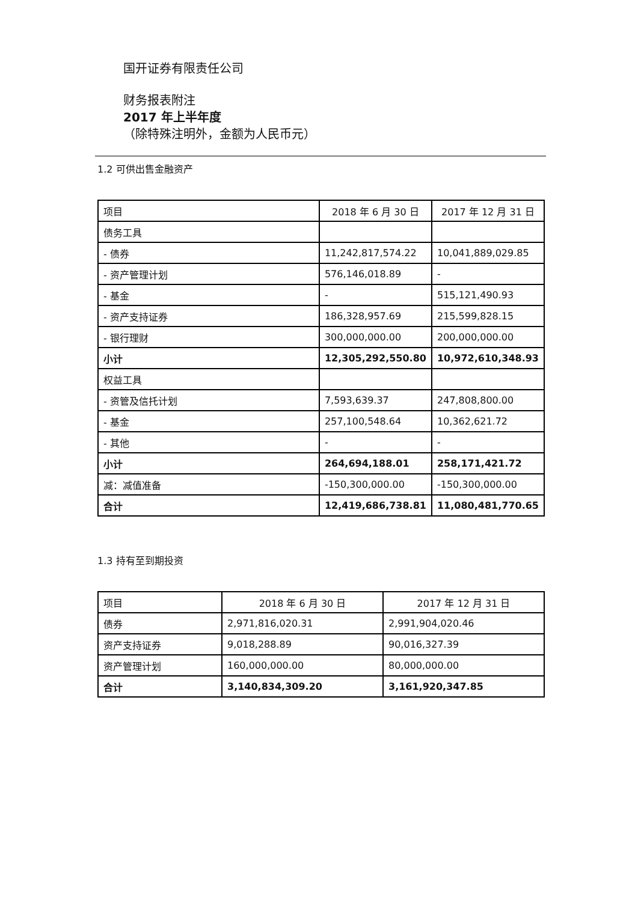国开证券有限责任公司
财务报表附注
2017 年上半年度
（除特殊注明外，金额为人民币元）
1.2 可供出售金融资产
| 项目 | 2018 年 6 月 30 日 | 2017 年 12 月 31 日 |
| 债务工具 | | |
| - 债券 | 11,242,817,574.22 | 10,041,889,029.85 |
| - 资产管理计划 | 576,146,018.89 | - |
| - 基金 | - | 515,121,490.93 |
| - 资产支持证券 | 186,328,957.69 | 215,599,828.15 |
| - 银行理财 | 300,000,000.00 | 200,000,000.00 |
| 小计 | 12,305,292,550.80 | 10,972,610,348.93 |
| 权益工具 | | |
| - 资管及信托计划 | 7,593,639.37 | 247,808,800.00 |
| - 基金 | 257,100,548.64 | 10,362,621.72 |
| - 其他 | - | - |
| 小计 | 264,694,188.01 | 258,171,421.72 |
| 减：减值准备 | -150,300,000.00 | -150,300,000.00 |
| 合计 | 12,419,686,738.81 | 11,080,481,770.65 |
1.3 持有至到期投资
| 项目 | 2018 年 6 月 30 日 | 2017 年 12 月 31 日 |
| 债券 | 2,971,816,020.31 | 2,991,904,020.46 |
| 资产支持证券 | 9,018,288.89 | 90,016,327.39 |
| 资产管理计划 | 160,000,000.00 | 80,000,000.00 |
| 合计 | 3,140,834,309.20 | 3,161,920,347.85 |